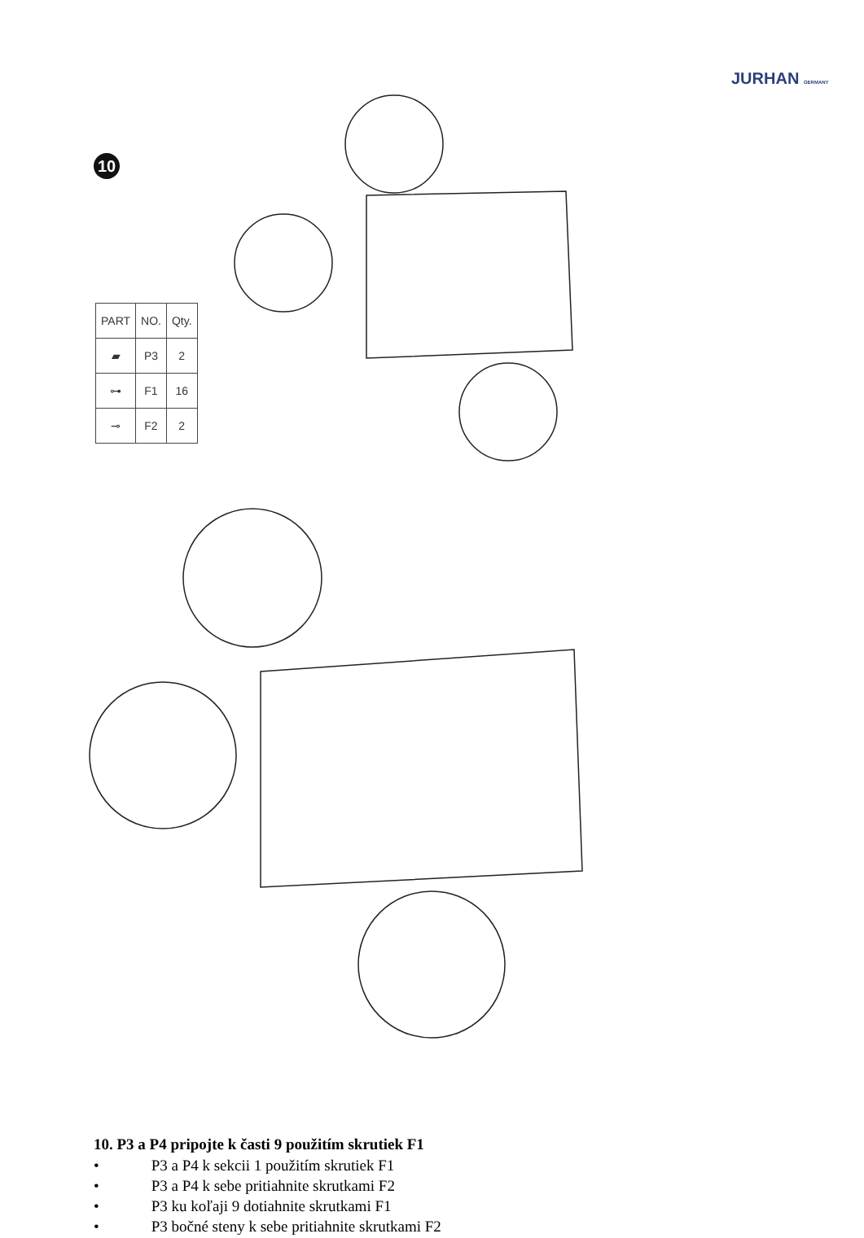JURHAN GERMANY
10
| PART | NO. | Qty. |
| --- | --- | --- |
| ▰ | P3 | 2 |
| ⊶ | F1 | 16 |
| ⊸ | F2 | 2 |
10. P3 a P4 pripojte k časti 9 použitím skrutiek F1
• P3 a P4 k sekcii 1 použitím skrutiek F1
• P3 a P4 k sebe pritiahnite skrutkami F2
• P3 ku koľaji 9 dotiahnite skrutkami F1
• P3 bočné steny k sebe pritiahnite skrutkami F2